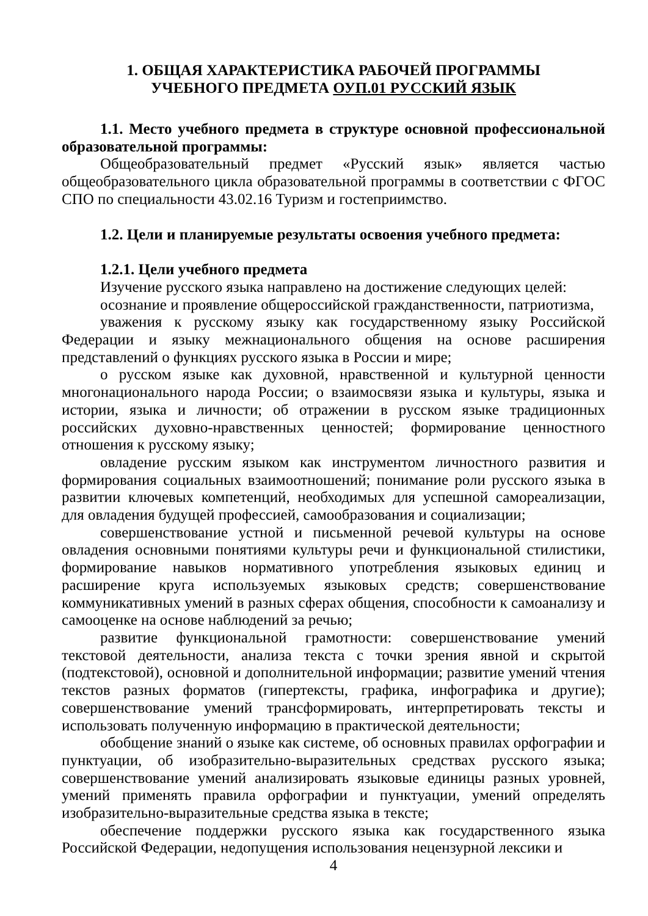1. ОБЩАЯ ХАРАКТЕРИСТИКА РАБОЧЕЙ ПРОГРАММЫ
УЧЕБНОГО ПРЕДМЕТА ОУП.01 РУССКИЙ ЯЗЫК
1.1. Место учебного предмета в структуре основной профессиональной образовательной программы:
Общеобразовательный предмет «Русский язык» является частью общеобразовательного цикла образовательной программы в соответствии с ФГОС СПО по специальности 43.02.16 Туризм и гостеприимство.
1.2. Цели и планируемые результаты освоения учебного предмета:
1.2.1. Цели учебного предмета
Изучение русского языка направлено на достижение следующих целей:
осознание и проявление общероссийской гражданственности, патриотизма,
уважения к русскому языку как государственному языку Российской Федерации и языку межнационального общения на основе расширения представлений о функциях русского языка в России и мире;
о русском языке как духовной, нравственной и культурной ценности многонационального народа России; о взаимосвязи языка и культуры, языка и истории, языка и личности; об отражении в русском языке традиционных российских духовно-нравственных ценностей; формирование ценностного отношения к русскому языку;
овладение русским языком как инструментом личностного развития и формирования социальных взаимоотношений; понимание роли русского языка в развитии ключевых компетенций, необходимых для успешной самореализации, для овладения будущей профессией, самообразования и социализации;
совершенствование устной и письменной речевой культуры на основе овладения основными понятиями культуры речи и функциональной стилистики, формирование навыков нормативного употребления языковых единиц и расширение круга используемых языковых средств; совершенствование коммуникативных умений в разных сферах общения, способности к самоанализу и самооценке на основе наблюдений за речью;
развитие функциональной грамотности: совершенствование умений текстовой деятельности, анализа текста с точки зрения явной и скрытой (подтекстовой), основной и дополнительной информации; развитие умений чтения текстов разных форматов (гипертексты, графика, инфографика и другие); совершенствование умений трансформировать, интерпретировать тексты и использовать полученную информацию в практической деятельности;
обобщение знаний о языке как системе, об основных правилах орфографии и пунктуации, об изобразительно-выразительных средствах русского языка; совершенствование умений анализировать языковые единицы разных уровней, умений применять правила орфографии и пунктуации, умений определять изобразительно-выразительные средства языка в тексте;
обеспечение поддержки русского языка как государственного языка Российской Федерации, недопущения использования нецензурной лексики и
4